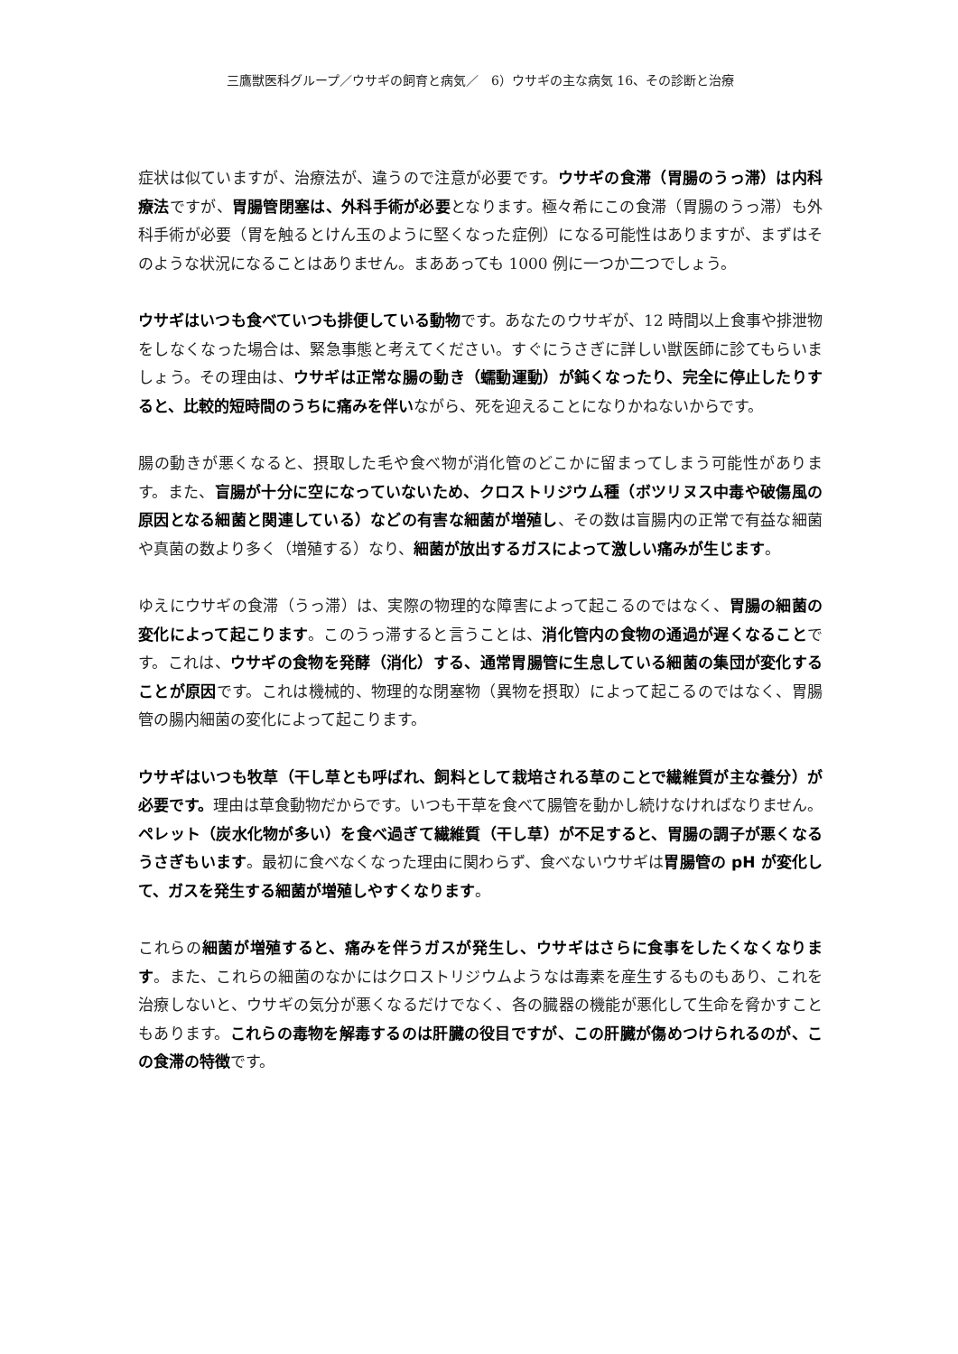三鷹獣医科グループ／ウサギの飼育と病気／　6）ウサギの主な病気 16、その診断と治療
症状は似ていますが、治療法が、違うので注意が必要です。ウサギの食滞（胃腸のうっ滞）は内科療法ですが、胃腸管閉塞は、外科手術が必要となります。極々希にこの食滞（胃腸のうっ滞）も外科手術が必要（胃を触るとけん玉のように堅くなった症例）になる可能性はありますが、まずはそのような状況になることはありません。まああっても 1000 例に一つか二つでしょう。
ウサギはいつも食べていつも排便している動物です。あなたのウサギが、12 時間以上食事や排泄物をしなくなった場合は、緊急事態と考えてください。すぐにうさぎに詳しい獣医師に診てもらいましょう。その理由は、ウサギは正常な腸の動き（蠕動運動）が鈍くなったり、完全に停止したりすると、比較的短時間のうちに痛みを伴いながら、死を迎えることになりかねないからです。
腸の動きが悪くなると、摂取した毛や食べ物が消化管のどこかに留まってしまう可能性があります。また、盲腸が十分に空になっていないため、クロストリジウム種（ボツリヌス中毒や破傷風の原因となる細菌と関連している）などの有害な細菌が増殖し、その数は盲腸内の正常で有益な細菌や真菌の数より多く（増殖する）なり、細菌が放出するガスによって激しい痛みが生じます。
ゆえにウサギの食滞（うっ滞）は、実際の物理的な障害によって起こるのではなく、胃腸の細菌の変化によって起こります。このうっ滞すると言うことは、消化管内の食物の通過が遅くなることです。これは、ウサギの食物を発酵（消化）する、通常胃腸管に生息している細菌の集団が変化することが原因です。これは機械的、物理的な閉塞物（異物を摂取）によって起こるのではなく、胃腸管の腸内細菌の変化によって起こります。
ウサギはいつも牧草（干し草とも呼ばれ、飼料として栽培される草のことで繊維質が主な養分）が必要です。理由は草食動物だからです。いつも干草を食べて腸管を動かし続けなければなりません。ペレット（炭水化物が多い）を食べ過ぎて繊維質（干し草）が不足すると、胃腸の調子が悪くなるうさぎもいます。最初に食べなくなった理由に関わらず、食べないウサギは胃腸管の pH が変化して、ガスを発生する細菌が増殖しやすくなります。
これらの細菌が増殖すると、痛みを伴うガスが発生し、ウサギはさらに食事をしたくなくなります。また、これらの細菌のなかにはクロストリジウムようなは毒素を産生するものもあり、これを治療しないと、ウサギの気分が悪くなるだけでなく、各の臓器の機能が悪化して生命を脅かすこともあります。これらの毒物を解毒するのは肝臓の役目ですが、この肝臓が傷めつけられるのが、この食滞の特徴です。